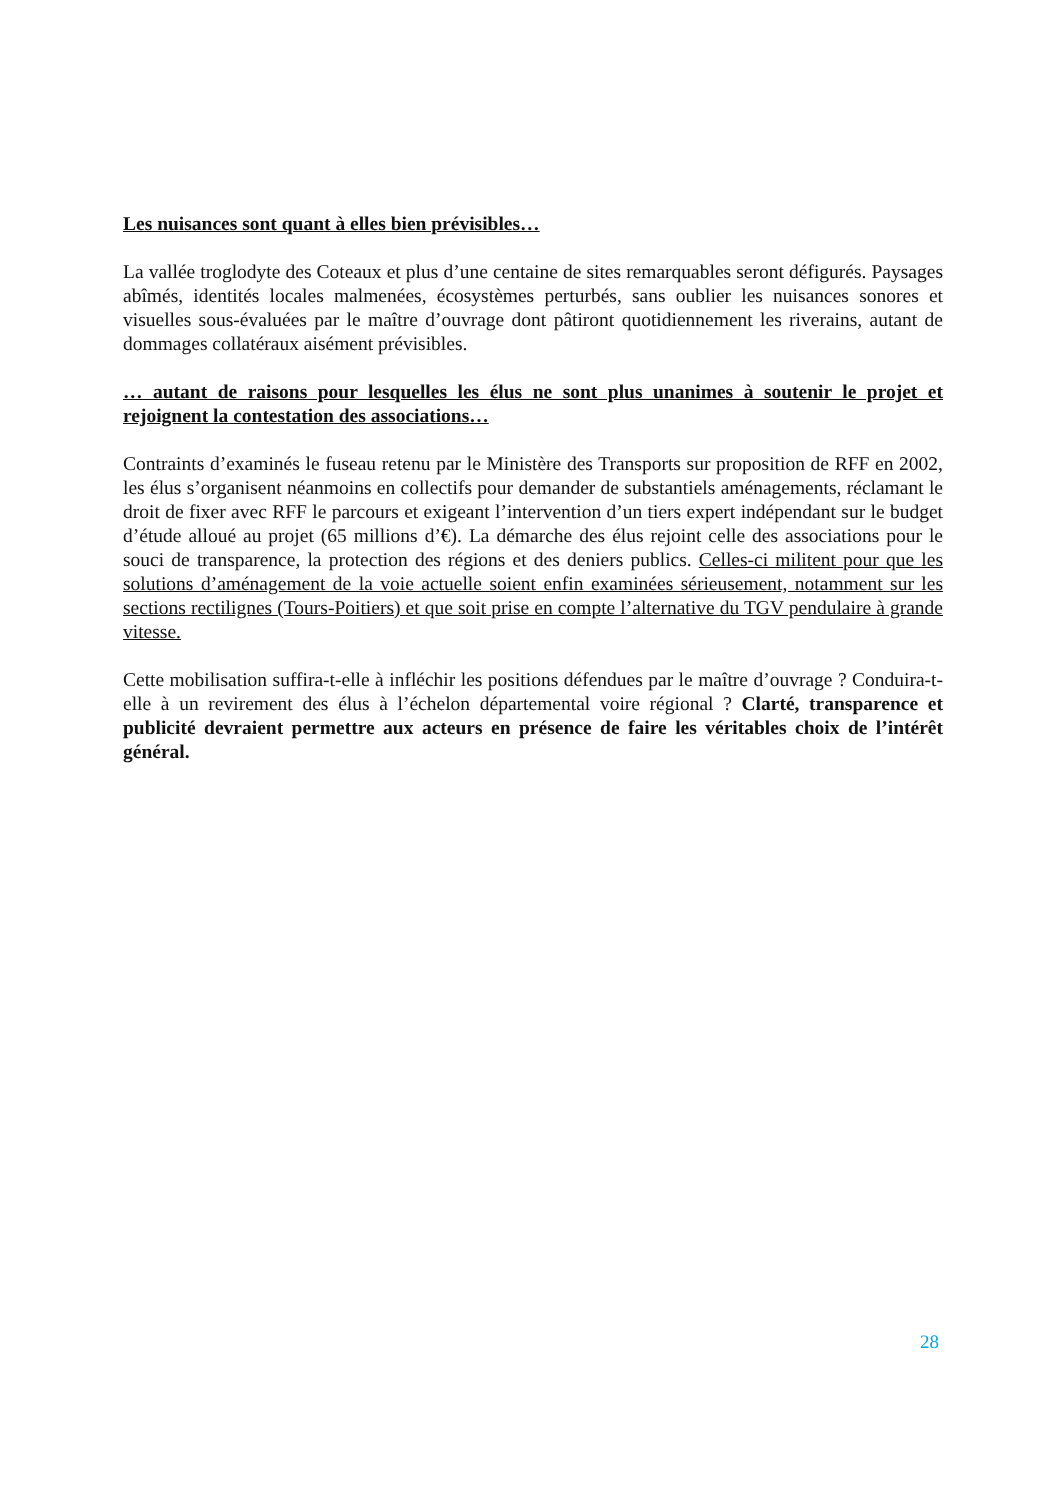Les nuisances sont quant à elles bien prévisibles…
La vallée troglodyte des Coteaux et plus d’une centaine de sites remarquables seront défigurés. Paysages abîmés, identités locales malmenées, écosystèmes perturbés, sans oublier les nuisances sonores et visuelles sous-évaluées par le maître d’ouvrage dont pâtiront quotidiennement les riverains, autant de dommages collatéraux aisément prévisibles.
… autant de raisons pour lesquelles les élus ne sont plus unanimes à soutenir le projet et rejoignent la contestation des associations…
Contraints d’examinés le fuseau retenu par le Ministère des Transports sur proposition de RFF en 2002, les élus s’organisent néanmoins en collectifs pour demander de substantiels aménagements, réclamant le droit de fixer avec RFF le parcours et exigeant l’intervention d’un tiers expert indépendant sur le budget d’étude alloué au projet (65 millions d’€). La démarche des élus rejoint celle des associations pour le souci de transparence, la protection des régions et des deniers publics. Celles-ci militent pour que les solutions d’aménagement de la voie actuelle soient enfin examinées sérieusement, notamment sur les sections rectilignes (Tours-Poitiers) et que soit prise en compte l’alternative du TGV pendulaire à grande vitesse.
Cette mobilisation suffira-t-elle à infléchir les positions défendues par le maître d’ouvrage ? Conduira-t-elle à un revirement des élus à l’échelon départemental voire régional ? Clarté, transparence et publicité devraient permettre aux acteurs en présence de faire les véritables choix de l’intérêt général.
28